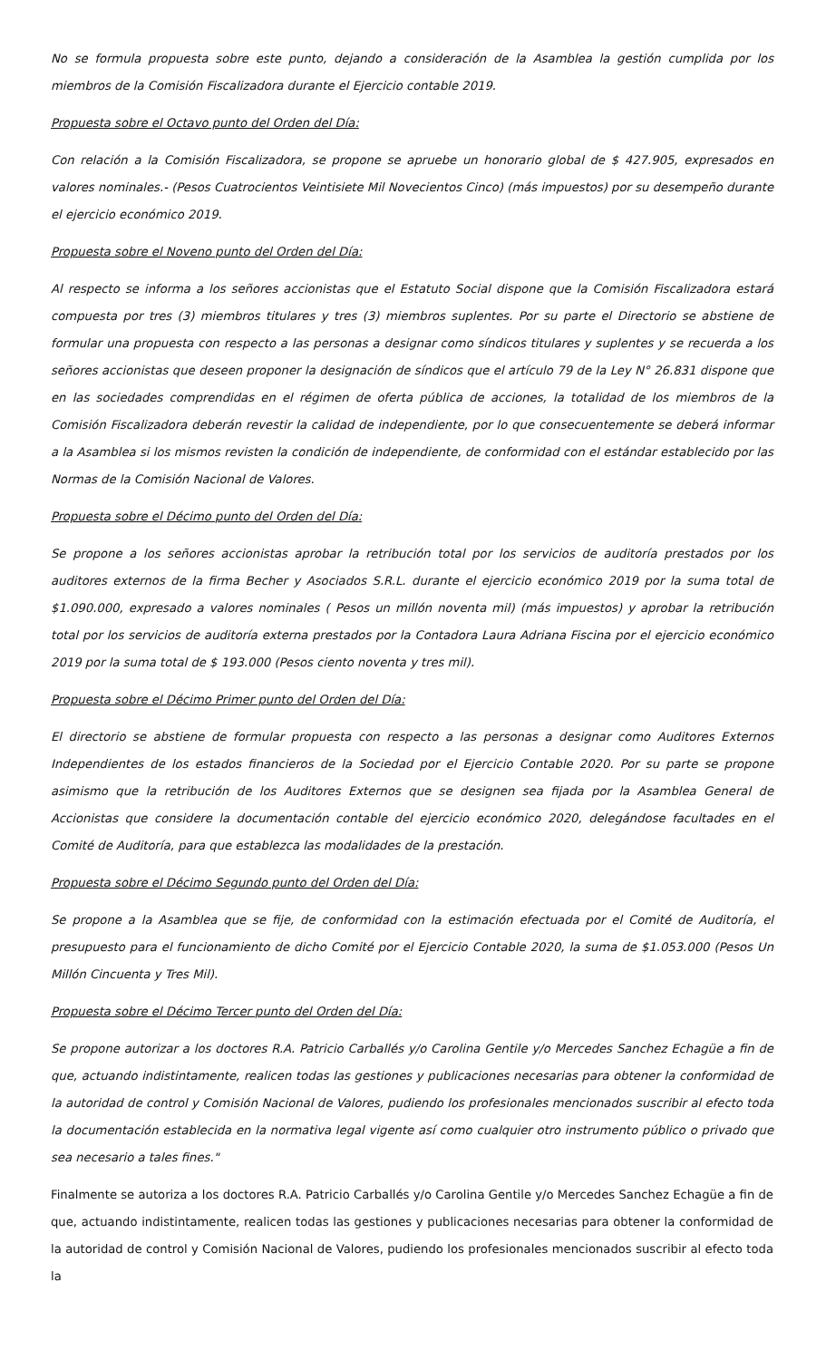No se formula propuesta sobre este punto, dejando a consideración de la Asamblea la gestión cumplida por los miembros de la Comisión Fiscalizadora durante el Ejercicio contable 2019.
Propuesta sobre el Octavo punto del Orden del Día:
Con relación a la Comisión Fiscalizadora, se propone se apruebe un honorario global de $ 427.905, expresados en valores nominales.- (Pesos Cuatrocientos Veintisiete Mil Novecientos Cinco) (más impuestos) por su desempeño durante el ejercicio económico 2019.
Propuesta sobre el Noveno punto del Orden del Día:
Al respecto se informa a los señores accionistas que el Estatuto Social dispone que la Comisión Fiscalizadora estará compuesta por tres (3) miembros titulares y tres (3) miembros suplentes. Por su parte el Directorio se abstiene de formular una propuesta con respecto a las personas a designar como síndicos titulares y suplentes y se recuerda a los señores accionistas que deseen proponer la designación de síndicos que el artículo 79 de la Ley N° 26.831 dispone que en las sociedades comprendidas en el régimen de oferta pública de acciones, la totalidad de los miembros de la Comisión Fiscalizadora deberán revestir la calidad de independiente, por lo que consecuentemente se deberá informar a la Asamblea si los mismos revisten la condición de independiente, de conformidad con el estándar establecido por las Normas de la Comisión Nacional de Valores.
Propuesta sobre el Décimo punto del Orden del Día:
Se propone a los señores accionistas aprobar la retribución total por los servicios de auditoría prestados por los auditores externos de la firma Becher y Asociados S.R.L. durante el ejercicio económico 2019 por la suma total de $1.090.000, expresado a valores nominales ( Pesos un millón noventa mil) (más impuestos) y aprobar la retribución total por los servicios de auditoría externa prestados por la Contadora Laura Adriana Fiscina por el ejercicio económico 2019 por la suma total de $ 193.000 (Pesos ciento noventa y tres mil).
Propuesta sobre el Décimo Primer punto del Orden del Día:
El directorio se abstiene de formular propuesta con respecto a las personas a designar como Auditores Externos Independientes de los estados financieros de la Sociedad por el Ejercicio Contable 2020. Por su parte se propone asimismo que la retribución de los Auditores Externos que se designen sea fijada por la Asamblea General de Accionistas que considere la documentación contable del ejercicio económico 2020, delegándose facultades en el Comité de Auditoría, para que establezca las modalidades de la prestación.
Propuesta sobre el Décimo Segundo punto del Orden del Día:
Se propone a la Asamblea que se fije, de conformidad con la estimación efectuada por el Comité de Auditoría, el presupuesto para el funcionamiento de dicho Comité por el Ejercicio Contable 2020, la suma de $1.053.000 (Pesos Un Millón Cincuenta y Tres Mil).
Propuesta sobre el Décimo Tercer punto del Orden del Día:
Se propone autorizar a los doctores R.A. Patricio Carballés y/o Carolina Gentile y/o Mercedes Sanchez Echagüe a fin de que, actuando indistintamente, realicen todas las gestiones y publicaciones necesarias para obtener la conformidad de la autoridad de control y Comisión Nacional de Valores, pudiendo los profesionales mencionados suscribir al efecto toda la documentación establecida en la normativa legal vigente así como cualquier otro instrumento público o privado que sea necesario a tales fines."
Finalmente se autoriza a los doctores R.A. Patricio Carballés y/o Carolina Gentile y/o Mercedes Sanchez Echagüe a fin de que, actuando indistintamente, realicen todas las gestiones y publicaciones necesarias para obtener la conformidad de la autoridad de control y Comisión Nacional de Valores, pudiendo los profesionales mencionados suscribir al efecto toda la